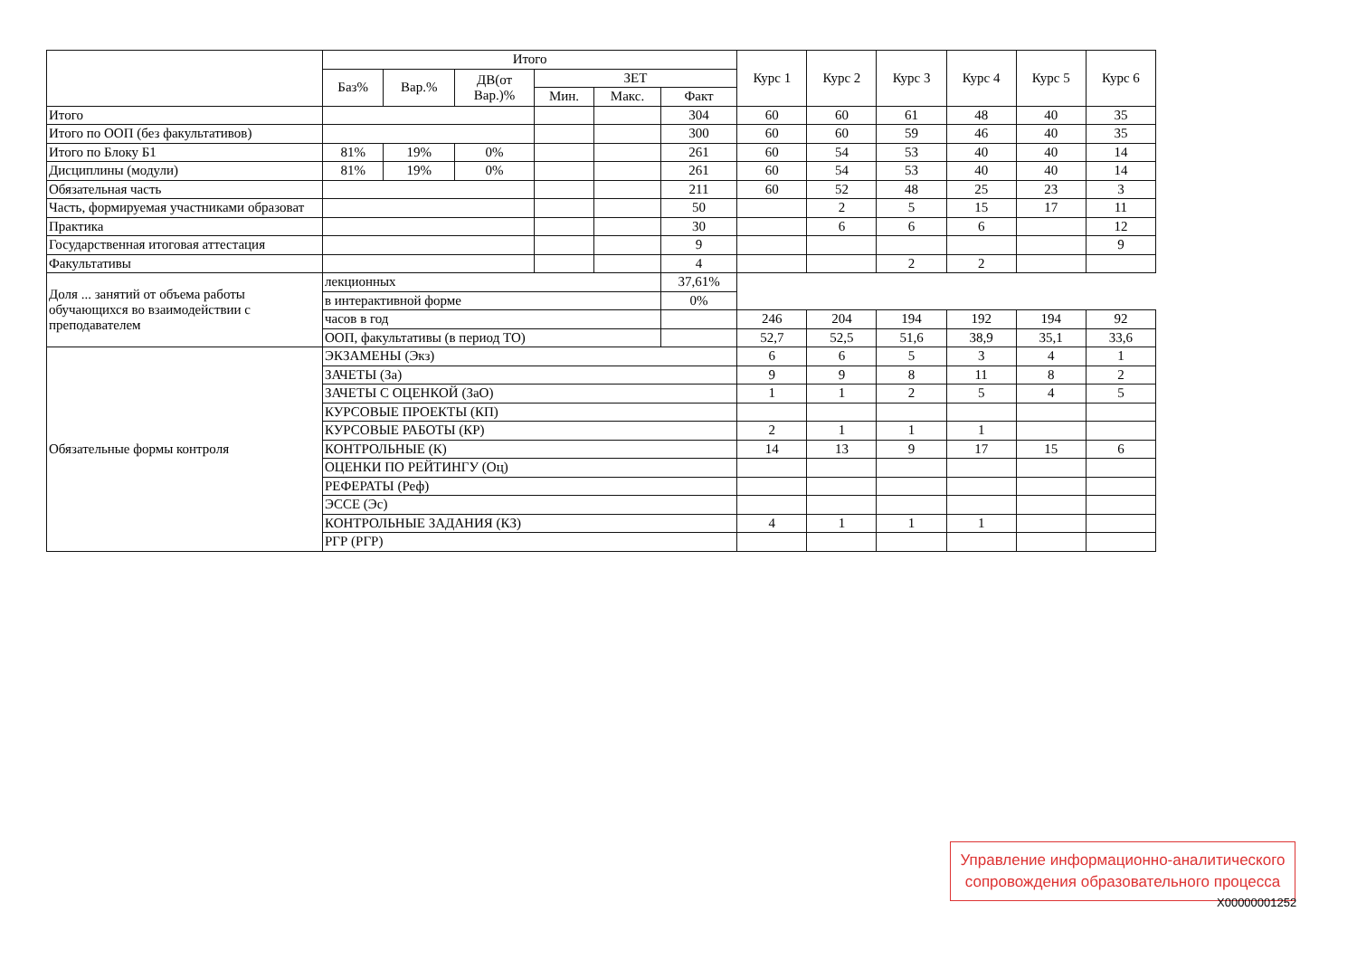| | Итого | | | | | | Курс 1 | Курс 2 | Курс 3 | Курс 4 | Курс 5 | Курс 6 |
| --- | --- | --- | --- | --- | --- | --- | --- | --- | --- | --- | --- | --- |
| | Баз% | Вар.% | ДВ(от Вар.)% | ЗЕТ | | | | | | | | |
| | | | | Мин. | Макс. | Факт | | | | | | |
| Итого | | | | | | 304 | 60 | 60 | 61 | 48 | 40 | 35 |
| Итого по ООП (без факультативов) | | | | | | 300 | 60 | 60 | 59 | 46 | 40 | 35 |
| Итого по Блоку Б1 | 81% | 19% | 0% | | | 261 | 60 | 54 | 53 | 40 | 40 | 14 |
| Дисциплины (модули) | 81% | 19% | 0% | | | 261 | 60 | 54 | 53 | 40 | 40 | 14 |
| Обязательная часть | | | | | | 211 | 60 | 52 | 48 | 25 | 23 | 3 |
| Часть, формируемая участниками образоват | | | | | | 50 | | 2 | 5 | 15 | 17 | 11 |
| Практика | | | | | | 30 | | 6 | 6 | 6 | | 12 |
| Государственная итоговая аттестация | | | | | | 9 | | | | | | 9 |
| Факультативы | | | | | | 4 | | | 2 | 2 | | |
| Доля ... занятий от объема работы обучающихся во взаимодействии с преподавателем | лекционных | | | | | 37,61% | | | | | | |
| | в интерактивной форме | | | | | 0% | | | | | | |
| | часов в год | | | | | | 246 | 204 | 194 | 192 | 194 | 92 |
| | ООП, факультативы (в период ТО) | | | | | | 52,7 | 52,5 | 51,6 | 38,9 | 35,1 | 33,6 |
| Обязательные формы контроля | ЭКЗАМЕНЫ (Экз) | | | | | | 6 | 6 | 5 | 3 | 4 | 1 |
| | ЗАЧЕТЫ (За) | | | | | | 9 | 9 | 8 | 11 | 8 | 2 |
| | ЗАЧЕТЫ С ОЦЕНКОЙ (ЗаО) | | | | | | 1 | 1 | 2 | 5 | 4 | 5 |
| | КУРСОВЫЕ ПРОЕКТЫ (КП) | | | | | | | | | | | |
| | КУРСОВЫЕ РАБОТЫ (КР) | | | | | | 2 | 1 | 1 | 1 | | |
| | КОНТРОЛЬНЫЕ (К) | | | | | | 14 | 13 | 9 | 17 | 15 | 6 |
| | ОЦЕНКИ ПО РЕЙТИНГУ (Оц) | | | | | | | | | | | |
| | РЕФЕРАТЫ (Реф) | | | | | | | | | | | |
| | ЭССЕ (Эс) | | | | | | | | | | | |
| | КОНТРОЛЬНЫЕ ЗАДАНИЯ (КЗ) | | | | | | 4 | 1 | 1 | 1 | | |
| | РГР (РГР) | | | | | | | | | | | |
Управление информационно-аналитического
сопровождения образовательного процесса
X00000001252